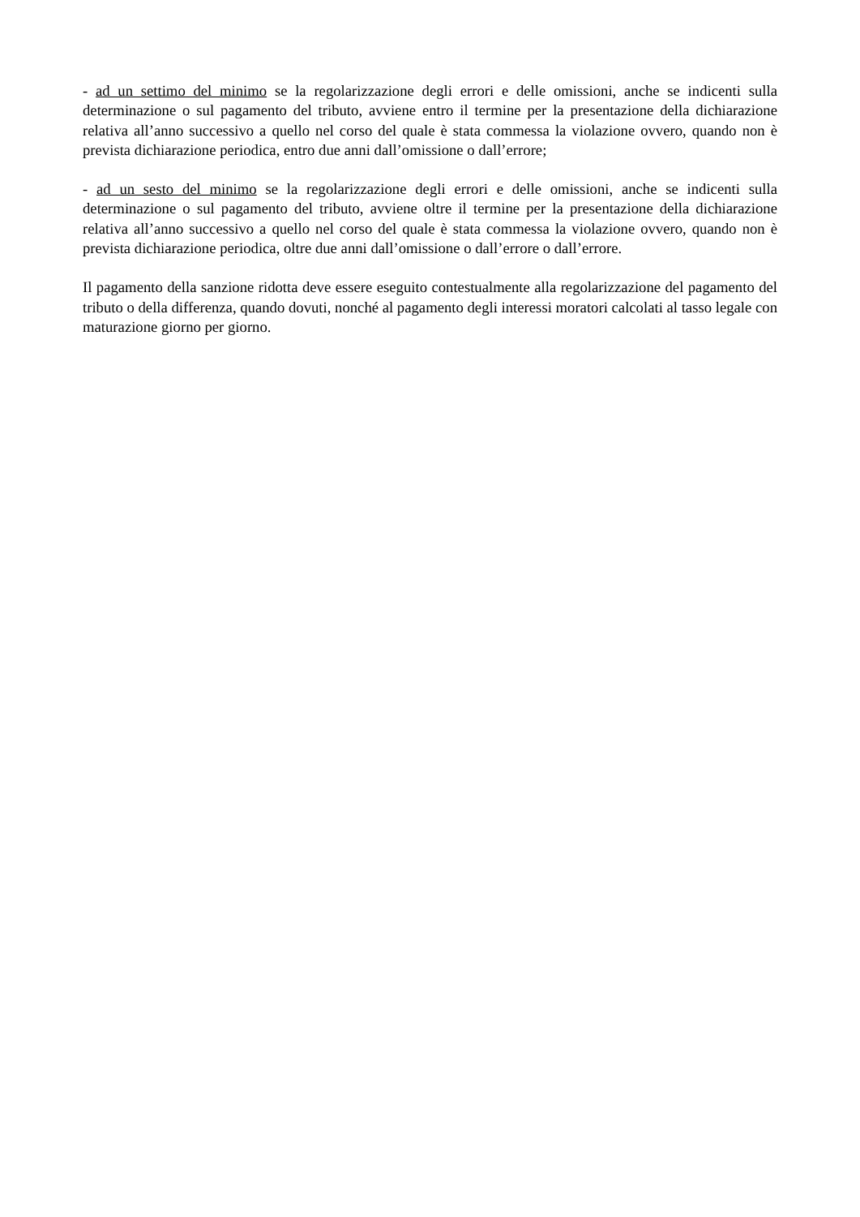- ad un settimo del minimo se la regolarizzazione degli errori e delle omissioni, anche se indicenti sulla determinazione o sul pagamento del tributo, avviene entro il termine per la presentazione della dichiarazione relativa all’anno successivo a quello nel corso del quale è stata commessa la violazione ovvero, quando non è prevista dichiarazione periodica, entro due anni dall’omissione o dall’errore;
- ad un sesto del minimo se la regolarizzazione degli errori e delle omissioni, anche se indicenti sulla determinazione o sul pagamento del tributo, avviene oltre il termine per la presentazione della dichiarazione relativa all’anno successivo a quello nel corso del quale è stata commessa la violazione ovvero, quando non è prevista dichiarazione periodica, oltre due anni dall’omissione o dall’errore o dall’errore.
Il pagamento della sanzione ridotta deve essere eseguito contestualmente alla regolarizzazione del pagamento del tributo o della differenza, quando dovuti, nonché al pagamento degli interessi moratori calcolati al tasso legale con maturazione giorno per giorno.